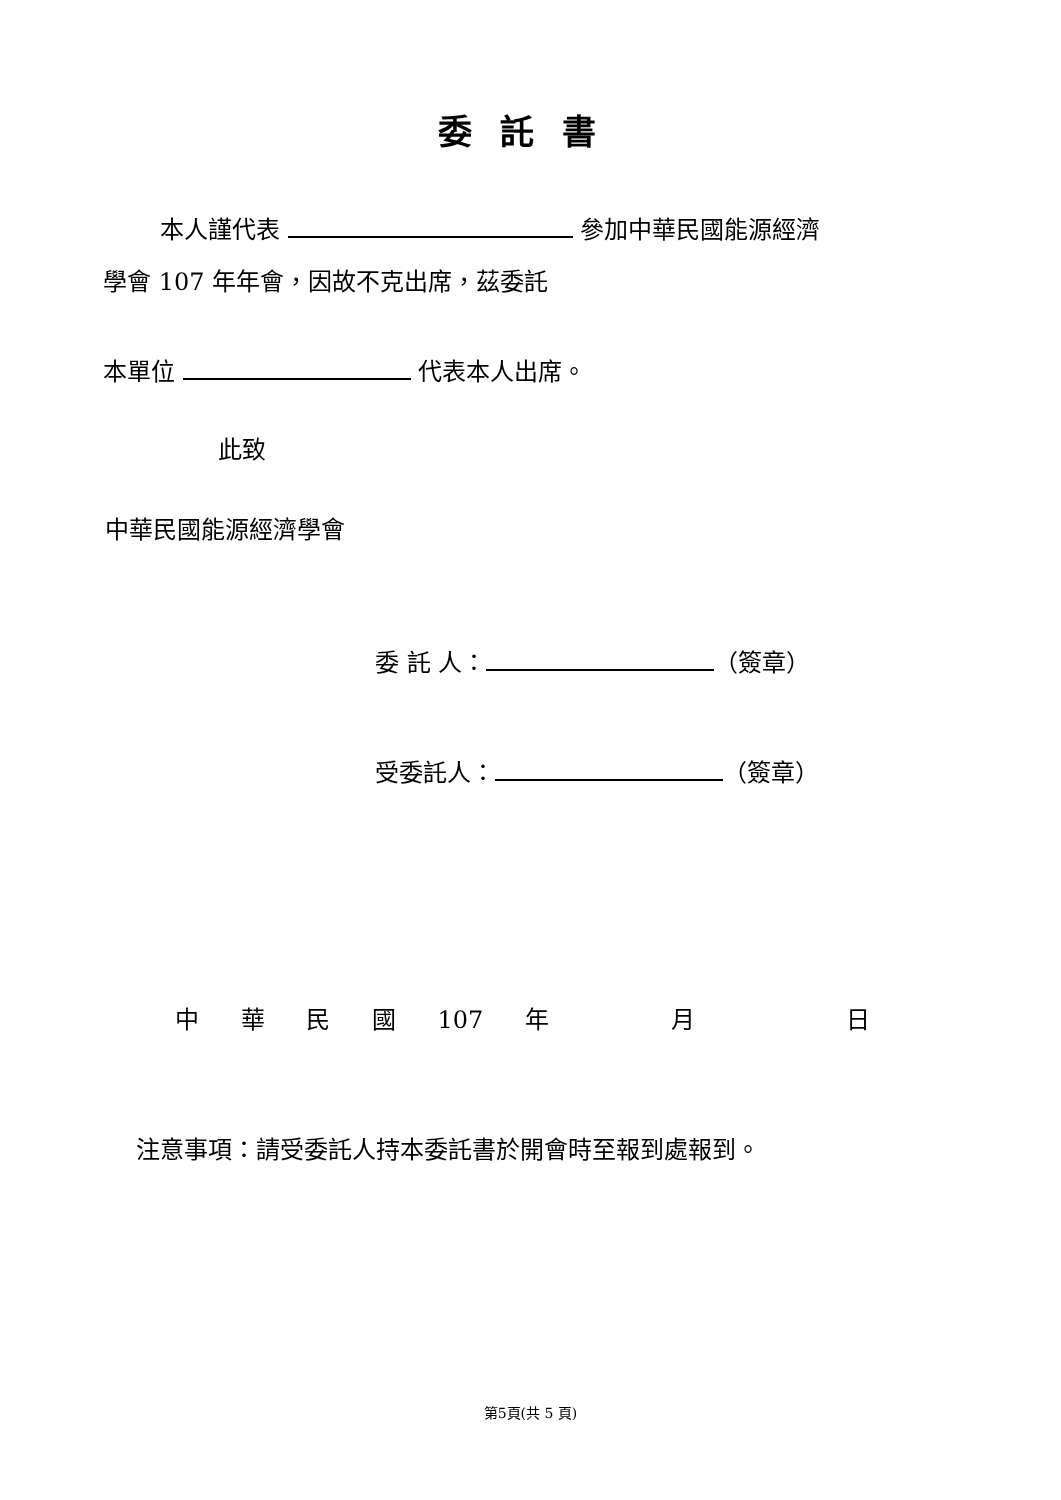委託書
本人謹代表 參加中華民國能源經濟
學會 107 年年會，因故不克出席，茲委託
本單位 代表本人出席。
此致
中華民國能源經濟學會
委 託 人： （簽章）
受委託人： （簽章）
中 華 民 國 107 年 月 日
注意事項：請受委託人持本委託書於開會時至報到處報到。
第5頁(共 5 頁)